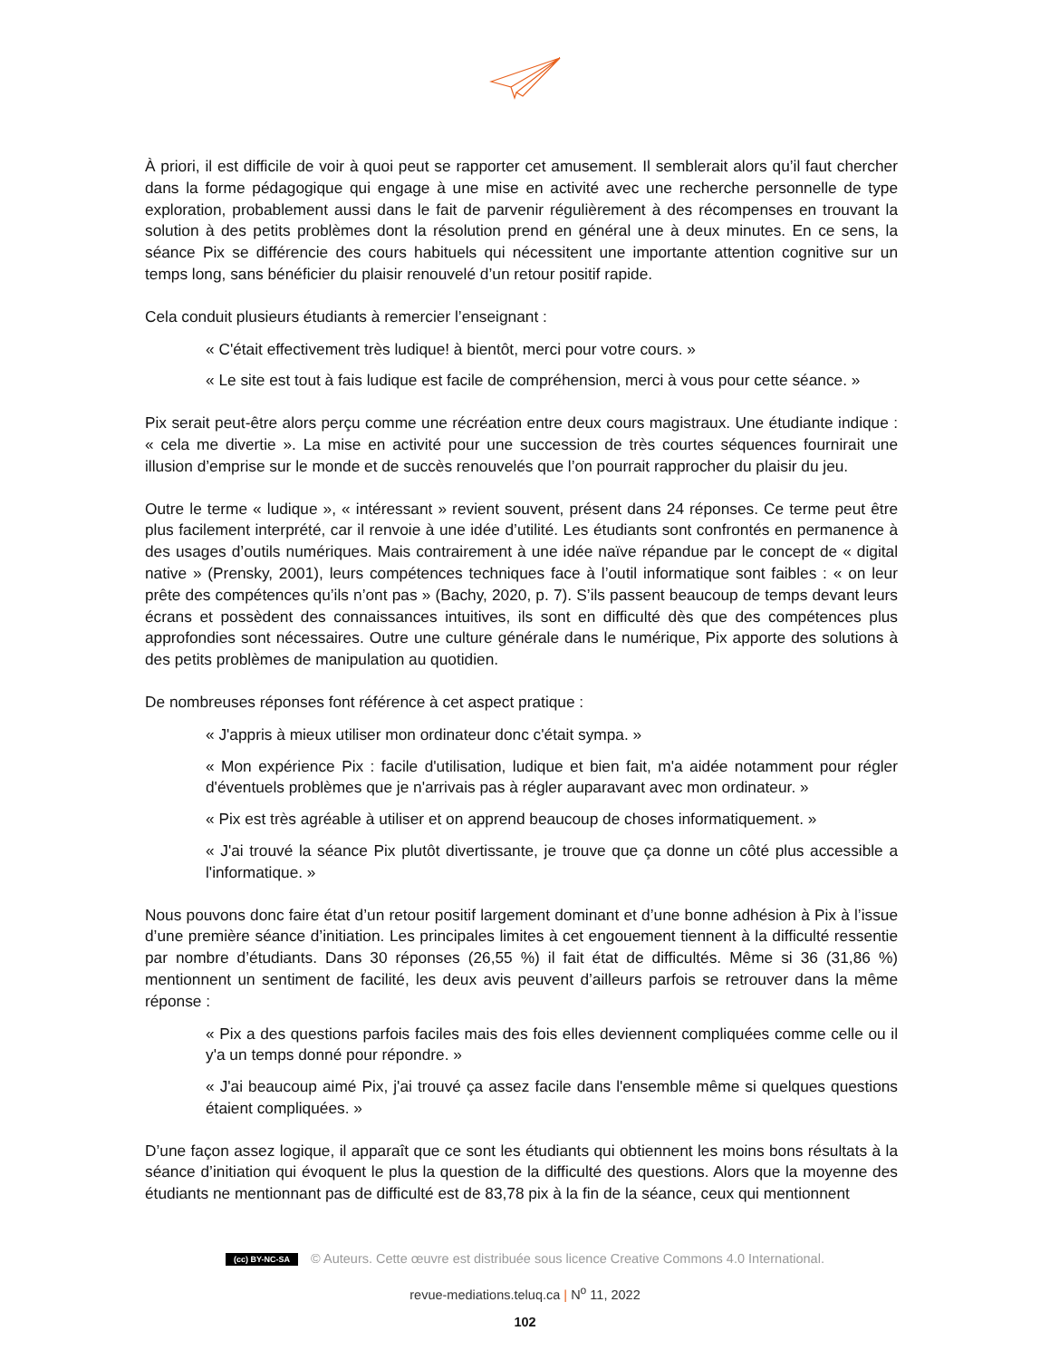À priori, il est difficile de voir à quoi peut se rapporter cet amusement. Il semblerait alors qu’il faut chercher dans la forme pédagogique qui engage à une mise en activité avec une recherche personnelle de type exploration, probablement aussi dans le fait de parvenir régulièrement à des récompenses en trouvant la solution à des petits problèmes dont la résolution prend en général une à deux minutes. En ce sens, la séance Pix se différencie des cours habituels qui nécessitent une importante attention cognitive sur un temps long, sans bénéficier du plaisir renouvelé d’un retour positif rapide.
Cela conduit plusieurs étudiants à remercier l’enseignant :
« C'était effectivement très ludique! à bientôt, merci pour votre cours. »
« Le site est tout à fais ludique est facile de compréhension, merci à vous pour cette séance. »
Pix serait peut-être alors perçu comme une récréation entre deux cours magistraux. Une étudiante indique : « cela me divertie ». La mise en activité pour une succession de très courtes séquences fournirait une illusion d’emprise sur le monde et de succès renouvelés que l’on pourrait rapprocher du plaisir du jeu.
Outre le terme « ludique », « intéressant » revient souvent, présent dans 24 réponses. Ce terme peut être plus facilement interprété, car il renvoie à une idée d’utilité. Les étudiants sont confrontés en permanence à des usages d’outils numériques. Mais contrairement à une idée naïve répandue par le concept de « digital native » (Prensky, 2001), leurs compétences techniques face à l’outil informatique sont faibles : « on leur prête des compétences qu’ils n’ont pas » (Bachy, 2020, p. 7). S’ils passent beaucoup de temps devant leurs écrans et possèdent des connaissances intuitives, ils sont en difficulté dès que des compétences plus approfondies sont nécessaires. Outre une culture générale dans le numérique, Pix apporte des solutions à des petits problèmes de manipulation au quotidien.
De nombreuses réponses font référence à cet aspect pratique :
« J'appris à mieux utiliser mon ordinateur donc c'était sympa. »
« Mon expérience Pix : facile d'utilisation, ludique et bien fait, m'a aidée notamment pour régler d'éventuels problèmes que je n'arrivais pas à régler auparavant avec mon ordinateur. »
« Pix est très agréable à utiliser et on apprend beaucoup de choses informatiquement. »
« J'ai trouvé la séance Pix plutôt divertissante, je trouve que ça donne un côté plus accessible a l'informatique. »
Nous pouvons donc faire état d’un retour positif largement dominant et d’une bonne adhésion à Pix à l’issue d’une première séance d’initiation. Les principales limites à cet engouement tiennent à la difficulté ressentie par nombre d’étudiants. Dans 30 réponses (26,55 %) il fait état de difficultés. Même si 36 (31,86 %) mentionnent un sentiment de facilité, les deux avis peuvent d’ailleurs parfois se retrouver dans la même réponse :
« Pix a des questions parfois faciles mais des fois elles deviennent compliquées comme celle ou il y'a un temps donné pour répondre. »
« J'ai beaucoup aimé Pix, j'ai trouvé ça assez facile dans l'ensemble même si quelques questions étaient compliquées. »
D’une façon assez logique, il apparaît que ce sont les étudiants qui obtiennent les moins bons résultats à la séance d’initiation qui évoquent le plus la question de la difficulté des questions. Alors que la moyenne des étudiants ne mentionnant pas de difficulté est de 83,78 pix à la fin de la séance, ceux qui mentionnent
(cc) BY-NC-SA © Auteurs. Cette œuvre est distribuée sous licence Creative Commons 4.0 International.
revue-mediations.teluq.ca | N<sup>o</sup> 11, 2022
102